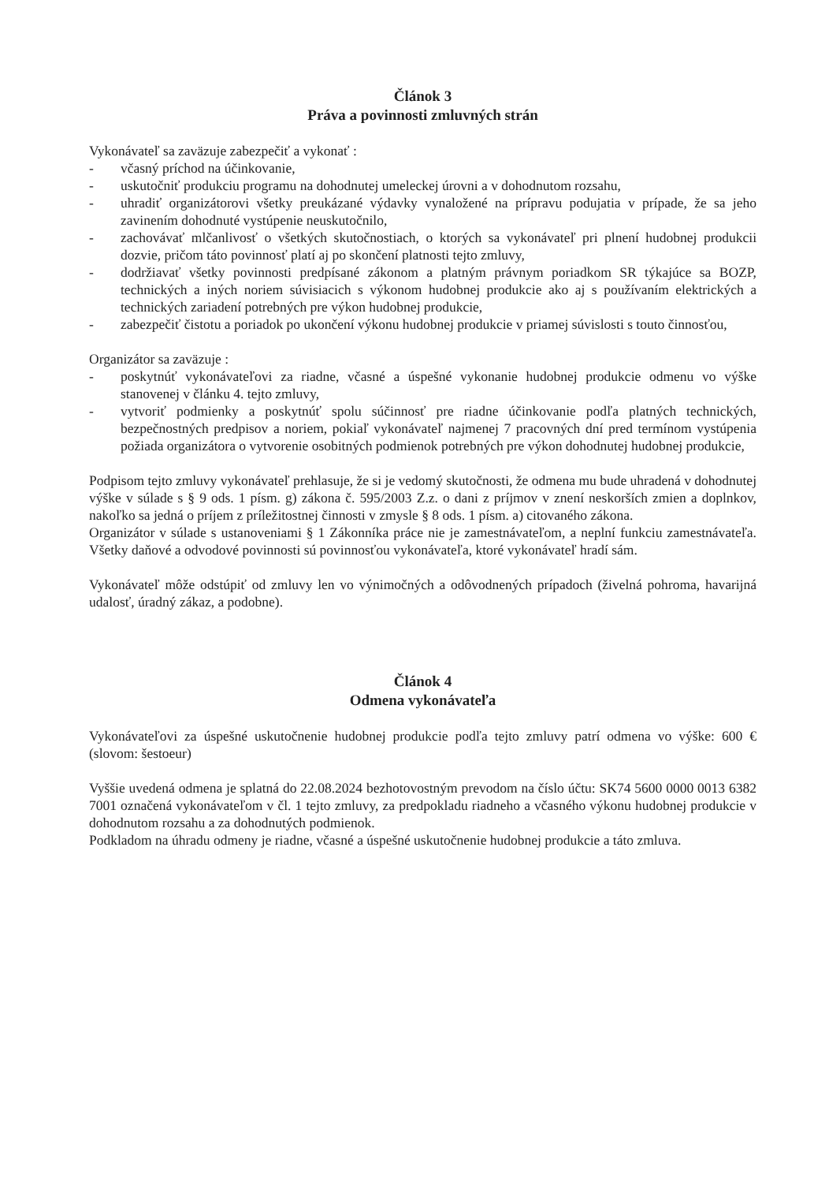Článok 3
Práva a povinnosti zmluvných strán
Vykonávateľ sa zaväzuje zabezpečiť a vykonať :
- včasný príchod na účinkovanie,
- uskutočniť produkciu programu na dohodnutej umeleckej úrovni a v dohodnutom rozsahu,
- uhradiť organizátorovi všetky preukázané výdavky vynaložené na prípravu podujatia v prípade, že sa jeho zavinením dohodnuté vystúpenie neuskutočnilo,
- zachovávať mlčanlivosť o všetkých skutočnostiach, o ktorých sa vykonávateľ pri plnení hudobnej produkcii dozvie, pričom táto povinnosť platí aj po skončení platnosti tejto zmluvy,
- dodržiavať všetky povinnosti predpísané zákonom a platným právnym poriadkom SR týkajúce sa BOZP, technických a iných noriem súvisiacich s výkonom hudobnej produkcie ako aj s používaním elektrických a technických zariadení potrebných pre výkon hudobnej produkcie,
- zabezpečiť čistotu a poriadok po ukončení výkonu hudobnej produkcie v priamej súvislosti s touto činnosťou,
Organizátor sa zaväzuje :
- poskytnúť vykonávateľovi za riadne, včasné a úspešné vykonanie hudobnej produkcie odmenu vo výške stanovenej v článku 4. tejto zmluvy,
- vytvoriť podmienky a poskytnúť spolu súčinnosť pre riadne účinkovanie podľa platných technických, bezpečnostných predpisov a noriem, pokiaľ vykonávateľ najmenej 7 pracovných dní pred termínom vystúpenia požiada organizátora o vytvorenie osobitných podmienok potrebných pre výkon dohodnutej hudobnej produkcie,
Podpisom tejto zmluvy vykonávateľ prehlasuje, že si je vedomý skutočnosti, že odmena mu bude uhradená v dohodnutej výške v súlade s § 9 ods. 1 písm. g) zákona č. 595/2003 Z.z. o dani z príjmov v znení neskorších zmien a doplnkov, nakoľko sa jedná o príjem z príležitostnej činnosti v zmysle § 8 ods. 1 písm. a) citovaného zákona.
Organizátor v súlade s ustanoveniami § 1 Zákonníka práce nie je zamestnávateľom, a neplní funkciu zamestnávateľa. Všetky daňové a odvodové povinnosti sú povinnosťou vykonávateľa, ktoré vykonávateľ hradí sám.
Vykonávateľ môže odstúpiť od zmluvy len vo výnimočných a odôvodnených prípadoch (živelná pohroma, havarijná udalosť, úradný zákaz, a podobne).
Článok 4
Odmena vykonávateľa
Vykonávateľovi za úspešné uskutočnenie hudobnej produkcie podľa tejto zmluvy patrí odmena vo výške: 600 € (slovom: šestoeur)
Vyššie uvedená odmena je splatná do 22.08.2024 bezhotovostným prevodom na číslo účtu: SK74 5600 0000 0013 6382 7001 označená vykonávateľom v čl. 1 tejto zmluvy, za predpokladu riadneho a včasného výkonu hudobnej produkcie v dohodnutom rozsahu a za dohodnutých podmienok.
Podkladom na úhradu odmeny je riadne, včasné a úspešné uskutočnenie hudobnej produkcie a táto zmluva.